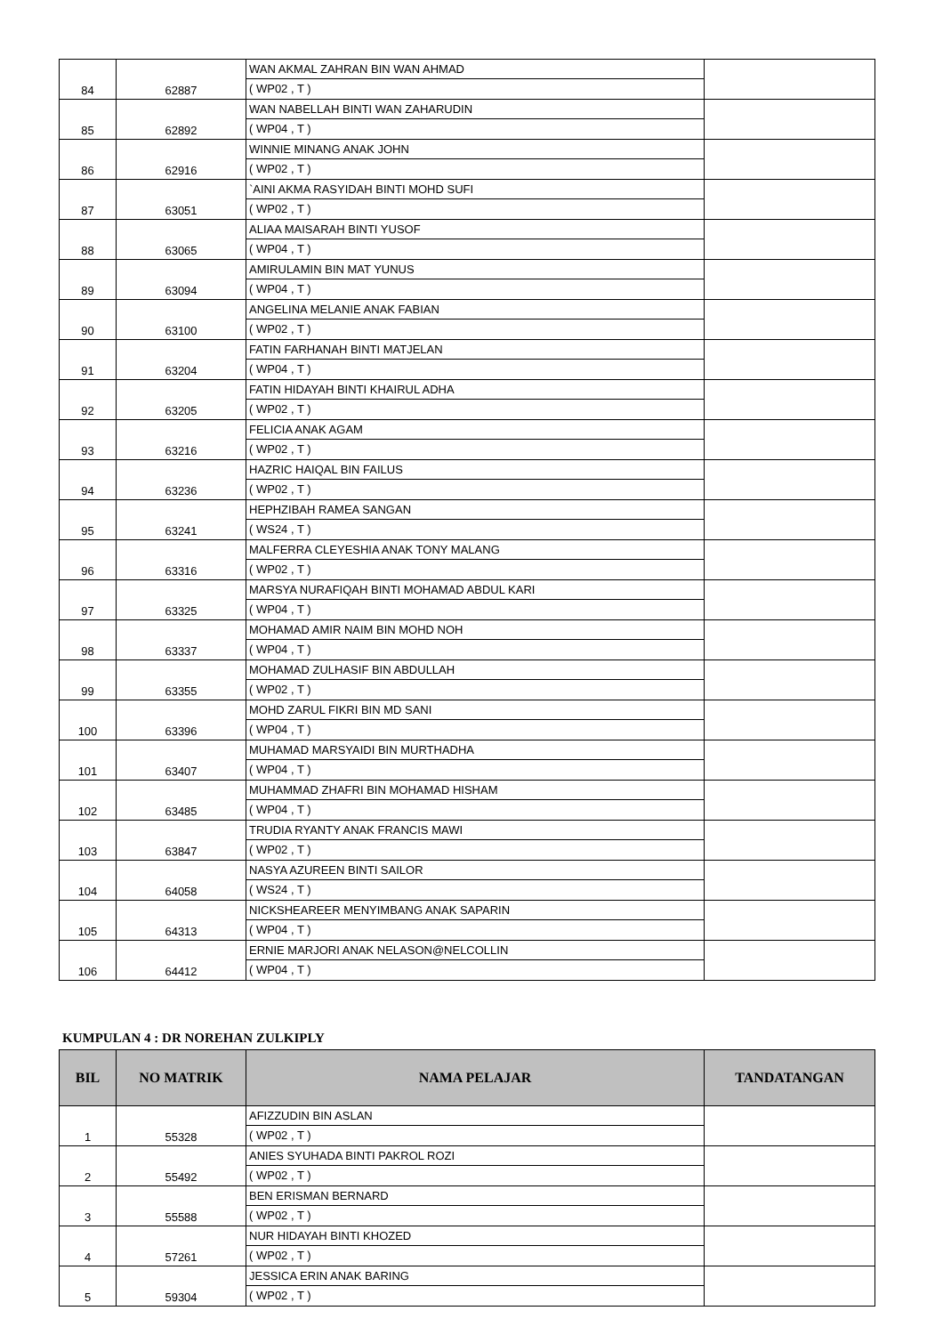| 84 | 62887 | WAN AKMAL ZAHRAN BIN WAN AHMAD ( WP02 , T ) | |
| 85 | 62892 | WAN NABELLAH BINTI WAN ZAHARUDIN ( WP04 , T ) | |
| 86 | 62916 | WINNIE MINANG ANAK JOHN ( WP02 , T ) | |
| 87 | 63051 | `AINI AKMA RASYIDAH BINTI MOHD SUFI ( WP02 , T ) | |
| 88 | 63065 | ALIAA MAISARAH BINTI YUSOF ( WP04 , T ) | |
| 89 | 63094 | AMIRULAMIN BIN MAT YUNUS ( WP04 , T ) | |
| 90 | 63100 | ANGELINA MELANIE ANAK FABIAN ( WP02 , T ) | |
| 91 | 63204 | FATIN FARHANAH BINTI MATJELAN ( WP04 , T ) | |
| 92 | 63205 | FATIN HIDAYAH BINTI KHAIRUL ADHA ( WP02 , T ) | |
| 93 | 63216 | FELICIA ANAK AGAM ( WP02 , T ) | |
| 94 | 63236 | HAZRIC HAIQAL BIN FAILUS ( WP02 , T ) | |
| 95 | 63241 | HEPHZIBAH RAMEA SANGAN ( WS24 , T ) | |
| 96 | 63316 | MALFERRA CLEYESHIA ANAK TONY MALANG ( WP02 , T ) | |
| 97 | 63325 | MARSYA NURAFIQAH BINTI MOHAMAD ABDUL KARI ( WP04 , T ) | |
| 98 | 63337 | MOHAMAD AMIR NAIM BIN MOHD NOH ( WP04 , T ) | |
| 99 | 63355 | MOHAMAD ZULHASIF BIN ABDULLAH ( WP02 , T ) | |
| 100 | 63396 | MOHD ZARUL FIKRI BIN MD SANI ( WP04 , T ) | |
| 101 | 63407 | MUHAMAD MARSYAIDI BIN MURTHADHA ( WP04 , T ) | |
| 102 | 63485 | MUHAMMAD ZHAFRI BIN MOHAMAD HISHAM ( WP04 , T ) | |
| 103 | 63847 | TRUDIA RYANTY ANAK FRANCIS MAWI ( WP02 , T ) | |
| 104 | 64058 | NASYA AZUREEN BINTI SAILOR ( WS24 , T ) | |
| 105 | 64313 | NICKSHEAREER MENYIMBANG ANAK SAPARIN ( WP04 , T ) | |
| 106 | 64412 | ERNIE MARJORI ANAK NELASON@NELCOLLIN ( WP04 , T ) | |
KUMPULAN 4 : DR NOREHAN ZULKIPLY
| BIL | NO MATRIK | NAMA PELAJAR | TANDATANGAN |
| --- | --- | --- | --- |
| 1 | 55328 | AFIZZUDIN BIN ASLAN ( WP02 , T ) | |
| 2 | 55492 | ANIES SYUHADA BINTI PAKROL ROZI ( WP02 , T ) | |
| 3 | 55588 | BEN ERISMAN BERNARD ( WP02 , T ) | |
| 4 | 57261 | NUR HIDAYAH BINTI KHOZED ( WP02 , T ) | |
| 5 | 59304 | JESSICA ERIN ANAK BARING ( WP02 , T ) | |